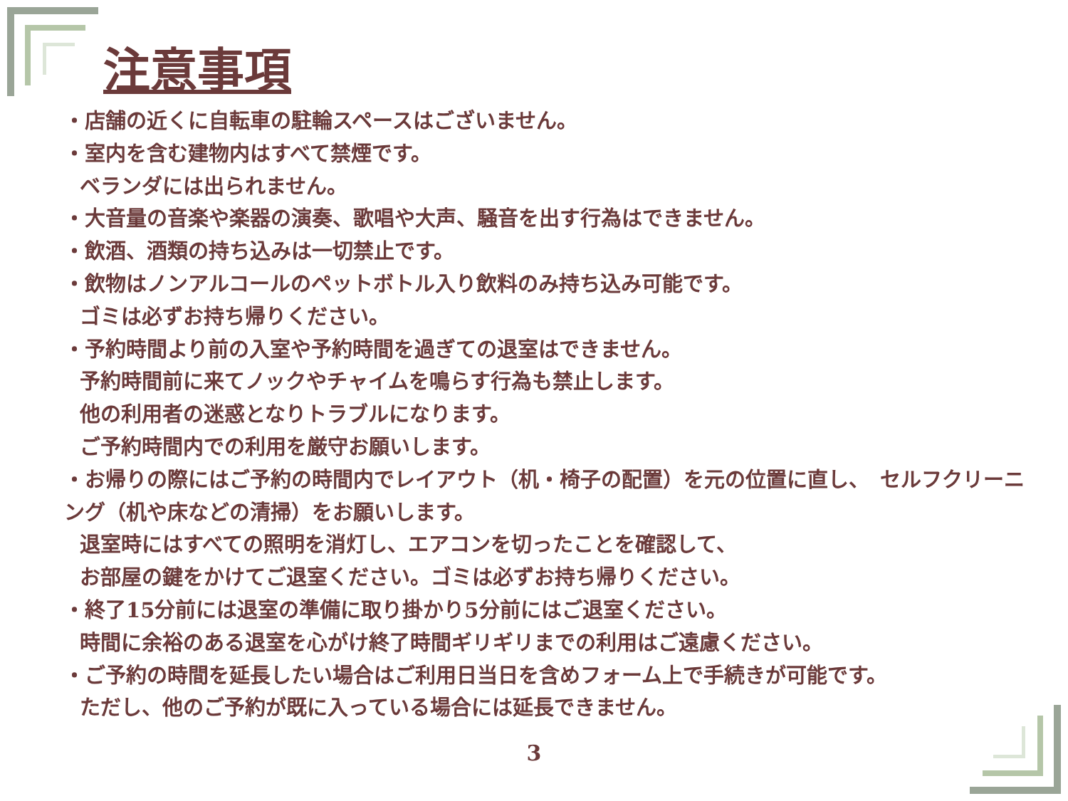注意事項
・店舗の近くに自転車の駐輪スペースはございません。
・室内を含む建物内はすべて禁煙です。
ベランダには出られません。
・大音量の音楽や楽器の演奏、歌唱や大声、騒音を出す行為はできません。
・飲酒、酒類の持ち込みは一切禁止です。
・飲物はノンアルコールのペットボトル入り飲料のみ持ち込み可能です。
ゴミは必ずお持ち帰りください。
・予約時間より前の入室や予約時間を過ぎての退室はできません。
予約時間前に来てノックやチャイムを鳴らす行為も禁止します。
他の利用者の迷惑となりトラブルになります。
ご予約時間内での利用を厳守お願いします。
・お帰りの際にはご予約の時間内でレイアウト（机・椅子の配置）を元の位置に直し、　セルフクリーニング（机や床などの清掃）をお願いします。
退室時にはすべての照明を消灯し、エアコンを切ったことを確認して、
お部屋の鍵をかけてご退室ください。ゴミは必ずお持ち帰りください。
・終了15分前には退室の準備に取り掛かり5分前にはご退室ください。
時間に余裕のある退室を心がけ終了時間ギリギリまでの利用はご遠慮ください。
・ご予約の時間を延長したい場合はご利用日当日を含めフォーム上で手続きが可能です。
ただし、他のご予約が既に入っている場合には延長できません。
3